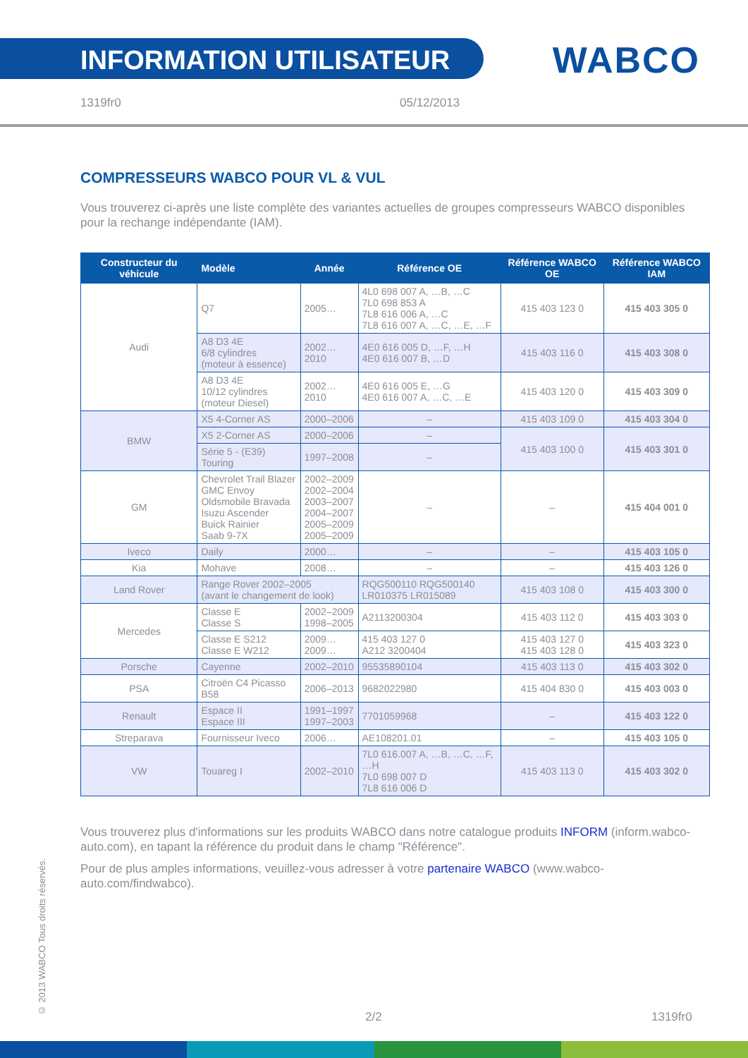INFORMATION UTILISATEUR
WABCO
1319fr0 05/12/2013
COMPRESSEURS WABCO POUR VL & VUL
Vous trouverez ci-après une liste complète des variantes actuelles de groupes compresseurs WABCO disponibles pour la rechange indépendante (IAM).
| Constructeur du véhicule | Modèle | Année | Référence OE | Référence WABCO OE | Référence WABCO IAM |
| --- | --- | --- | --- | --- | --- |
| Audi | Q7 | 2005… | 4L0 698 007 A, …B, …C 7L0 698 853 A 7L8 616 006 A, …C 7L8 616 007 A, …C, …E, …F | 415 403 123 0 | 415 403 305 0 |
| | A8 D3 4E 6/8 cylindres (moteur à essence) | 2002…2010 | 4E0 616 005 D, …F, …H 4E0 616 007 B, …D | 415 403 116 0 | 415 403 308 0 |
| | A8 D3 4E 10/12 cylindres (moteur Diesel) | 2002…2010 | 4E0 616 005 E, …G 4E0 616 007 A, …C, …E | 415 403 120 0 | 415 403 309 0 |
| BMW | X5 4-Corner AS | 2000–2006 | – | 415 403 109 0 | 415 403 304 0 |
| | X5 2-Corner AS | 2000–2006 | – | 415 403 100 0 | 415 403 301 0 |
| | Série 5 - (E39) Touring | 1997–2008 | – | | |
| GM | Chevrolet Trail Blazer GMC Envoy Oldsmobile Bravada Isuzu Ascender Buick Rainier Saab 9-7X | 2002–2009 2002–2004 2003–2007 2004–2007 2005–2009 2005–2009 | – | – | 415 404 001 0 |
| Iveco | Daily | 2000… | – | – | 415 403 105 0 |
| Kia | Mohave | 2008… | – | – | 415 403 126 0 |
| Land Rover | Range Rover 2002–2005 (avant le changement de look) | | RQG500110 RQG500140 LR010375 LR015089 | 415 403 108 0 | 415 403 300 0 |
| Mercedes | Classe E Classe S | 2002–2009 1998–2005 | A2113200304 | 415 403 112 0 | 415 403 303 0 |
| | Classe E S212 Classe E W212 | 2009… 2009… | 415 403 127 0 A212 3200404 | 415 403 127 0 415 403 128 0 | 415 403 323 0 |
| Porsche | Cayenne | 2002–2010 | 95535890104 | 415 403 113 0 | 415 403 302 0 |
| PSA | Citroën C4 Picasso B58 | 2006–2013 | 9682022980 | 415 404 830 0 | 415 403 003 0 |
| Renault | Espace II Espace III | 1991–1997 1997–2003 | 7701059968 | – | 415 403 122 0 |
| Streparava | Fournisseur Iveco | 2006… | AE108201.01 | – | 415 403 105 0 |
| VW | Touareg I | 2002–2010 | 7L0 616.007 A, …B, …C, …F, …H 7L0 698 007 D 7L8 616 006 D | 415 403 113 0 | 415 403 302 0 |
Vous trouverez plus d'informations sur les produits WABCO dans notre catalogue produits INFORM (inform.wabco-auto.com), en tapant la référence du produit dans le champ "Référence".
Pour de plus amples informations, veuillez-vous adresser à votre partenaire WABCO (www.wabco-auto.com/findwabco).
© 2013 WABCO Tous droits réservés.
2/2 1319fr0